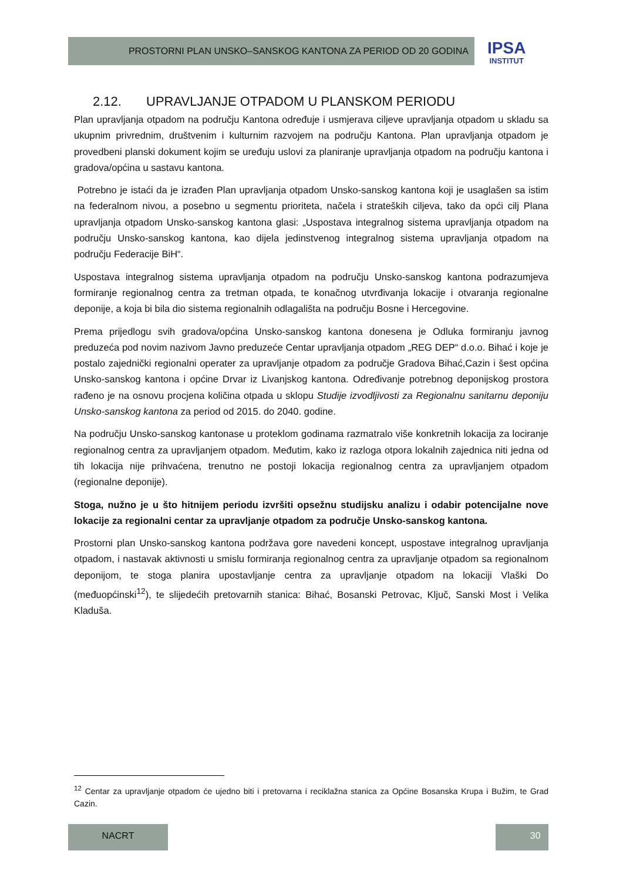PROSTORNI PLAN UNSKO–SANSKOG KANTONA ZA PERIOD OD 20 GODINA
IPSA
INSTITUT
2.12. UPRAVLJANJE OTPADOM U PLANSKOM PERIODU
Plan upravljanja otpadom na području Kantona određuje i usmjerava ciljeve upravljanja otpadom u skladu sa ukupnim privrednim, društvenim i kulturnim razvojem na području Kantona. Plan upravljanja otpadom je provedbeni planski dokument kojim se uređuju uslovi za planiranje upravljanja otpadom na području kantona i gradova/općina u sastavu kantona.
Potrebno je istaći da je izrađen Plan upravljanja otpadom Unsko-sanskog kantona koji je usaglašen sa istim na federalnom nivou, a posebno u segmentu prioriteta, načela i strateških ciljeva, tako da opći cilj Plana upravljanja otpadom Unsko-sanskog kantona glasi: „Uspostava integralnog sistema upravljanja otpadom na području Unsko-sanskog kantona, kao dijela jedinstvenog integralnog sistema upravljanja otpadom na području Federacije BiH“.
Uspostava integralnog sistema upravljanja otpadom na području Unsko-sanskog kantona podrazumjeva formiranje regionalnog centra za tretman otpada, te konačnog utvrđivanja lokacije i otvaranja regionalne deponije, a koja bi bila dio sistema regionalnih odlagališta na području Bosne i Hercegovine.
Prema prijedlogu svih gradova/općina Unsko-sanskog kantona donesena je Odluka formiranju javnog preduzeća pod novim nazivom Javno preduzeće Centar upravljanja otpadom „REG DEP“ d.o.o. Bihać i koje je postalo zajednički regionalni operater za upravljanje otpadom za područje Gradova Bihać,Cazin i šest općina Unsko-sanskog kantona i općine Drvar iz Livanjskog kantona. Određivanje potrebnog deponijskog prostora rađeno je na osnovu procjena količina otpada u sklopu Studije izvodljivosti za Regionalnu sanitarnu deponiju Unsko-sanskog kantona za period od 2015. do 2040. godine.
Na području Unsko-sanskog kantonase u proteklom godinama razmatralo više konkretnih lokacija za lociranje regionalnog centra za upravljanjem otpadom. Međutim, kako iz razloga otpora lokalnih zajednica niti jedna od tih lokacija nije prihvaćena, trenutno ne postoji lokacija regionalnog centra za upravljanjem otpadom (regionalne deponije).
Stoga, nužno je u što hitnijem periodu izvršiti opsežnu studijsku analizu i odabir potencijalne nove lokacije za regionalni centar za upravljanje otpadom za područje Unsko-sanskog kantona.
Prostorni plan Unsko-sanskog kantona podržava gore navedeni koncept, uspostave integralnog upravljanja otpadom, i nastavak aktivnosti u smislu formiranja regionalnog centra za upravljanje otpadom sa regionalnom deponijom, te stoga planira upostavljanje centra za upravljanje otpadom na lokaciji Vlaški Do (međuopćinski<sup>12</sup>), te slijedećih pretovarnih stanica: Bihać, Bosanski Petrovac, Ključ, Sanski Most i Velika Kladuša.
<sup>12</sup> Centar za upravljanje otpadom će ujedno biti i pretovarna i reciklažna stanica za Općine Bosanska Krupa i Bužim, te Grad Cazin.
NACRT 30